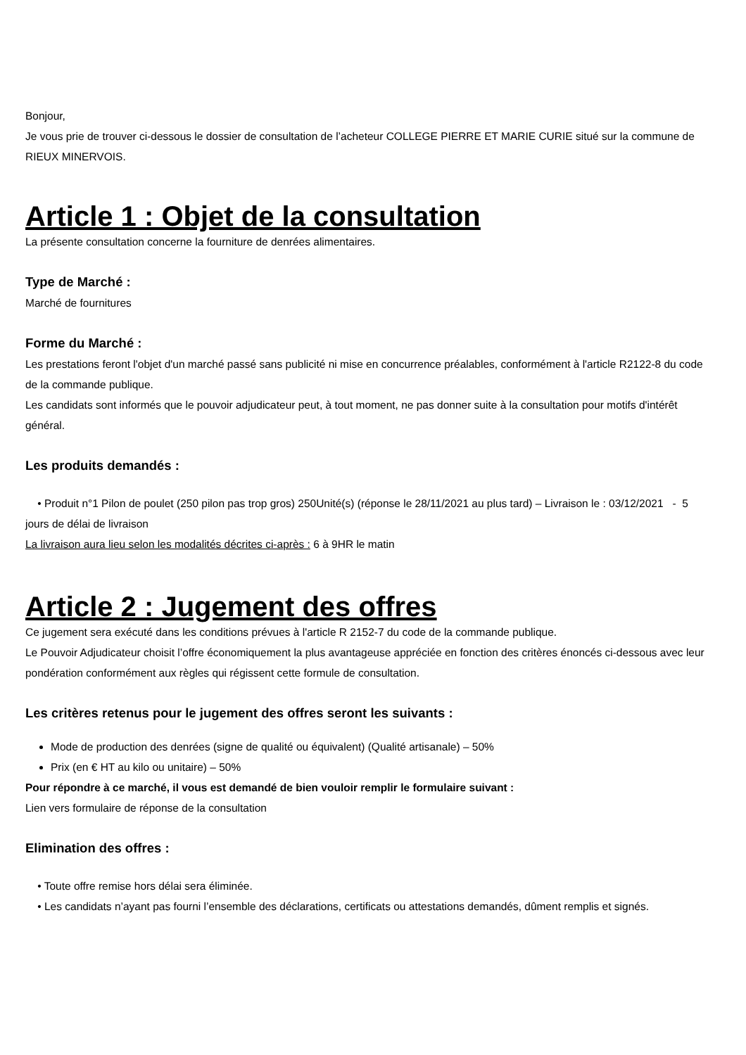Bonjour,
Je vous prie de trouver ci-dessous le dossier de consultation de l’acheteur COLLEGE PIERRE ET MARIE CURIE situé sur la commune de RIEUX MINERVOIS.
Article 1 : Objet de la consultation
La présente consultation concerne la fourniture de denrées alimentaires.
Type de Marché :
Marché de fournitures
Forme du Marché :
Les prestations feront l'objet d'un marché passé sans publicité ni mise en concurrence préalables, conformément à l'article R2122-8 du code de la commande publique.
Les candidats sont informés que le pouvoir adjudicateur peut, à tout moment, ne pas donner suite à la consultation pour motifs d'intérêt général.
Les produits demandés :
• Produit n°1 Pilon de poulet (250 pilon pas trop gros) 250Unité(s) (réponse le 28/11/2021 au plus tard) – Livraison le : 03/12/2021 - 5 jours de délai de livraison
La livraison aura lieu selon les modalités décrites ci-après : 6 à 9HR le matin
Article 2 : Jugement des offres
Ce jugement sera exécuté dans les conditions prévues à l'article R 2152-7 du code de la commande publique.
Le Pouvoir Adjudicateur choisit l’offre économiquement la plus avantageuse appréciée en fonction des critères énoncés ci-dessous avec leur pondération conformément aux règles qui régissent cette formule de consultation.
Les critères retenus pour le jugement des offres seront les suivants :
Mode de production des denrées (signe de qualité ou équivalent) (Qualité artisanale) – 50%
Prix (en € HT au kilo ou unitaire) – 50%
Pour répondre à ce marché, il vous est demandé de bien vouloir remplir le formulaire suivant :
Lien vers formulaire de réponse de la consultation
Elimination des offres :
• Toute offre remise hors délai sera éliminée.
• Les candidats n’ayant pas fourni l’ensemble des déclarations, certificats ou attestations demandés, dûment remplis et signés.